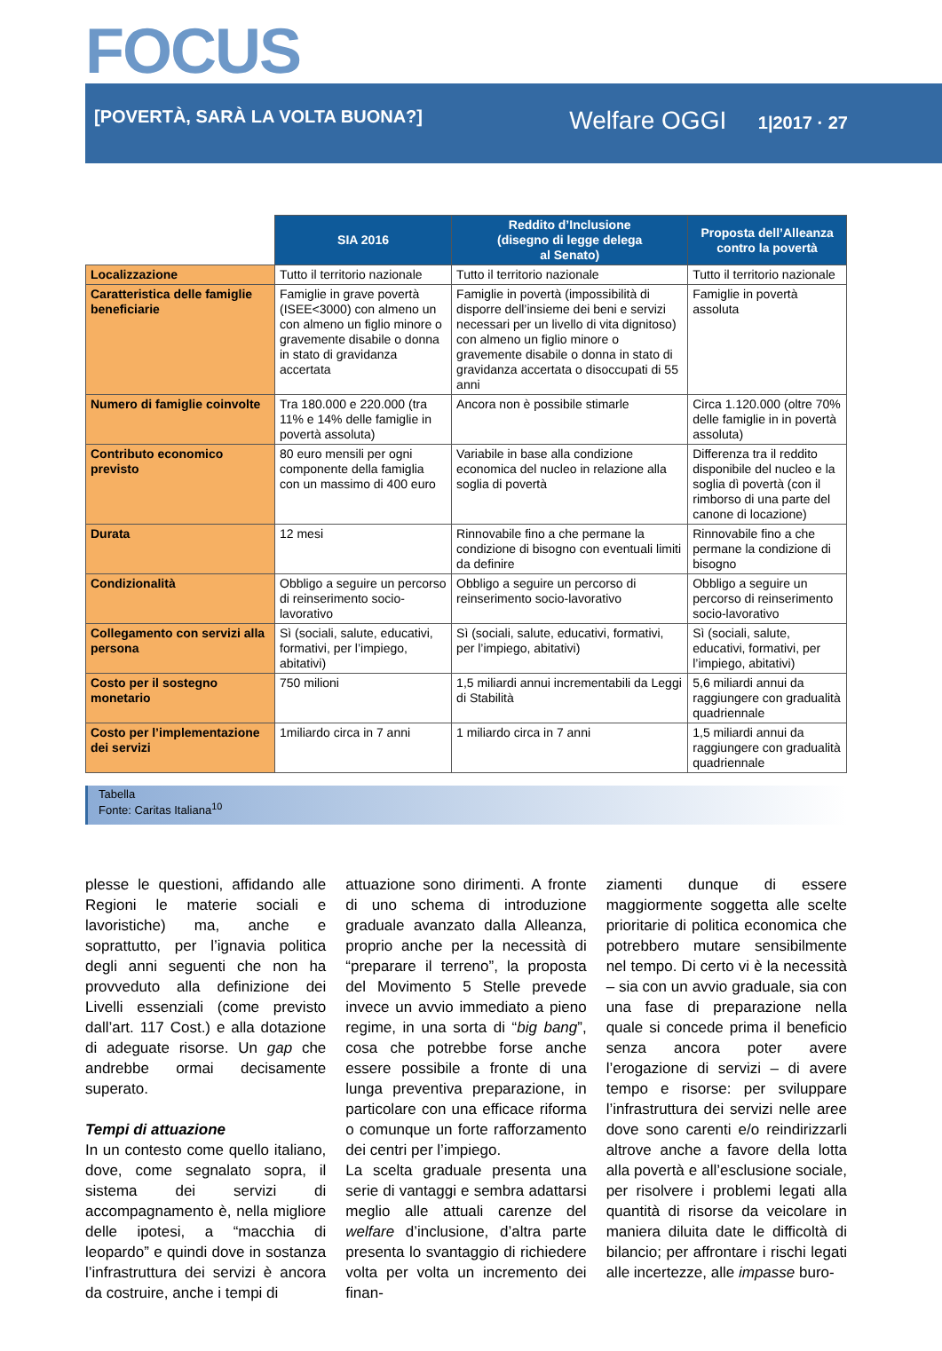FOCUS
[POVERTÀ, SARÀ LA VOLTA BUONA?] Welfare OGGI 1|2017 · 27
| | SIA 2016 | Reddito d’Inclusione (disegno di legge delega al Senato) | Proposta dell’Alleanza contro la povertà |
| Localizzazione | Tutto il territorio nazionale | Tutto il territorio nazionale | Tutto il territorio nazionale |
| Caratteristica delle famiglie beneficiarie | Famiglie in grave povertà (ISEE<3000) con almeno un con almeno un figlio minore o gravemente disabile o donna in stato di gravidanza accertata | Famiglie in povertà (impossibilità di disporre dell’insieme dei beni e servizi necessari per un livello di vita dignitoso) con almeno un figlio minore o gravemente disabile o donna in stato di gravidanza accertata o disoccupati di 55 anni | Famiglie in povertà assoluta |
| Numero di famiglie coinvolte | Tra 180.000 e 220.000 (tra 11% e 14% delle famiglie in povertà assoluta) | Ancora non è possibile stimarle | Circa 1.120.000 (oltre 70% delle famiglie in in povertà assoluta) |
| Contributo economico previsto | 80 euro mensili per ogni componente della famiglia con un massimo di 400 euro | Variabile in base alla condizione economica del nucleo in relazione alla soglia di povertà | Differenza tra il reddito disponibile del nucleo e la soglia dì povertà (con il rimborso di una parte del canone di locazione) |
| Durata | 12 mesi | Rinnovabile fino a che permane la condizione di bisogno con eventuali limiti da definire | Rinnovabile fino a che permane la condizione di bisogno |
| Condizionalità | Obbligo a seguire un percorso di reinserimento socio-lavorativo | Obbligo a seguire un percorso di reinserimento socio-lavorativo | Obbligo a seguire un percorso di reinserimento socio-lavorativo |
| Collegamento con servizi alla persona | Sì (sociali, salute, educativi, formativi, per l’impiego, abitativi) | Sì (sociali, salute, educativi, formativi, per l’impiego, abitativi) | Sì (sociali, salute, educativi, formativi, per l’impiego, abitativi) |
| Costo per il sostegno monetario | 750 milioni | 1,5 miliardi annui incrementabili da Leggi di Stabilità | 5,6 miliardi annui da raggiungere con gradualità quadriennale |
| Costo per l’implementazione dei servizi | 1miliardo circa in 7 anni | 1 miliardo circa in 7 anni | 1,5 miliardi annui da raggiungere con gradualità quadriennale |
Tabella
Fonte: Caritas Italiana<sup>10</sup>
plesse le questioni, affidando alle Regioni le materie sociali e lavoristiche) ma, anche e soprattutto, per l’ignavia politica degli anni seguenti che non ha provveduto alla definizione dei Livelli essenziali (come previsto dall’art. 117 Cost.) e alla dotazione di adeguate risorse. Un gap che andrebbe ormai decisamente superato.
Tempi di attuazione
In un contesto come quello italiano, dove, come segnalato sopra, il sistema dei servizi di accompagnamento è, nella migliore delle ipotesi, a “macchia di leopardo” e quindi dove in sostanza l’infrastruttura dei servizi è ancora da costruire, anche i tempi di
attuazione sono dirimenti. A fronte di uno schema di introduzione graduale avanzato dalla Alleanza, proprio anche per la necessità di “preparare il terreno”, la proposta del Movimento 5 Stelle prevede invece un avvio immediato a pieno regime, in una sorta di “big bang”, cosa che potrebbe forse anche essere possibile a fronte di una lunga preventiva preparazione, in particolare con una efficace riforma o comunque un forte rafforzamento dei centri per l’impiego.
La scelta graduale presenta una serie di vantaggi e sembra adattarsi meglio alle attuali carenze del welfare d’inclusione, d’altra parte presenta lo svantaggio di richiedere volta per volta un incremento dei finan-
ziamenti dunque di essere maggiormente soggetta alle scelte prioritarie di politica economica che potrebbero mutare sensibilmente nel tempo. Di certo vi è la necessità – sia con un avvio graduale, sia con una fase di preparazione nella quale si concede prima il beneficio senza ancora poter avere l’erogazione di servizi – di avere tempo e risorse: per sviluppare l’infrastruttura dei servizi nelle aree dove sono carenti e/o reindirizzarli altrove anche a favore della lotta alla povertà e all’esclusione sociale, per risolvere i problemi legati alla quantità di risorse da veicolare in maniera diluita date le difficoltà di bilancio; per affrontare i rischi legati alle incertezze, alle impasse buro-